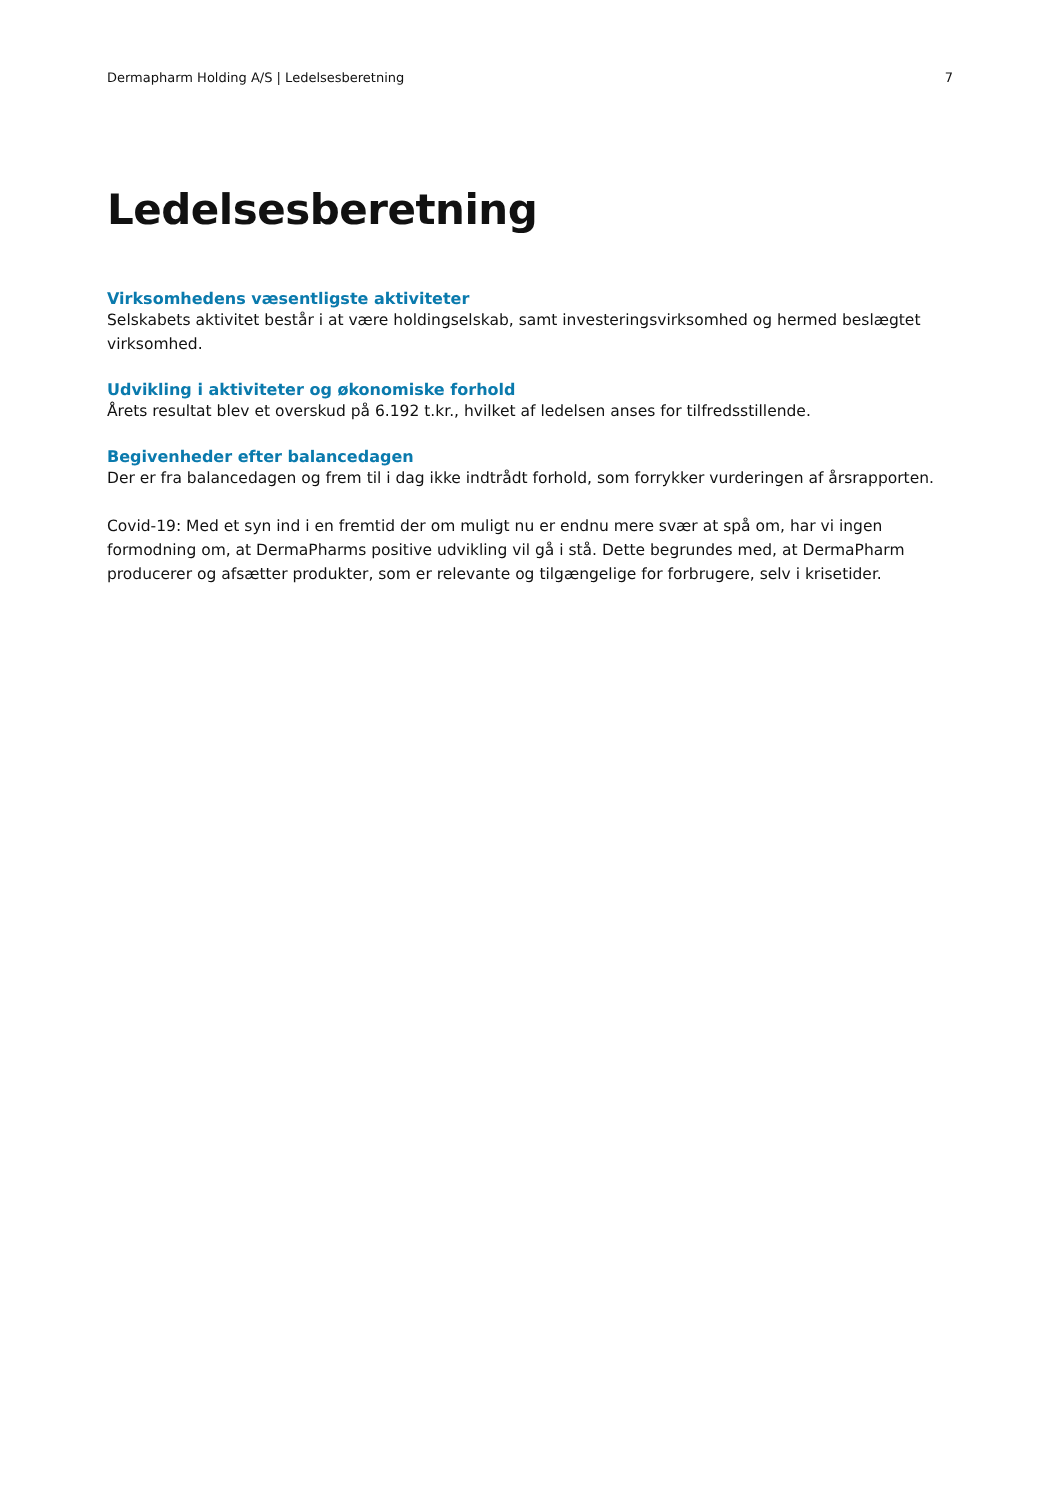Dermapharm Holding A/S | Ledelsesberetning 7
Ledelsesberetning
Virksomhedens væsentligste aktiviteter
Selskabets aktivitet består i at være holdingselskab, samt investeringsvirksomhed og hermed beslægtet virksomhed.
Udvikling i aktiviteter og økonomiske forhold
Årets resultat blev et overskud på 6.192 t.kr., hvilket af ledelsen anses for tilfredsstillende.
Begivenheder efter balancedagen
Der er fra balancedagen og frem til i dag ikke indtrådt forhold, som forrykker vurderingen af årsrapporten.
Covid-19: Med et syn ind i en fremtid der om muligt nu er endnu mere svær at spå om, har vi ingen formodning om, at DermaPharms positive udvikling vil gå i stå. Dette begrundes med, at DermaPharm producerer og afsætter produkter, som er relevante og tilgængelige for forbrugere, selv i krisetider.